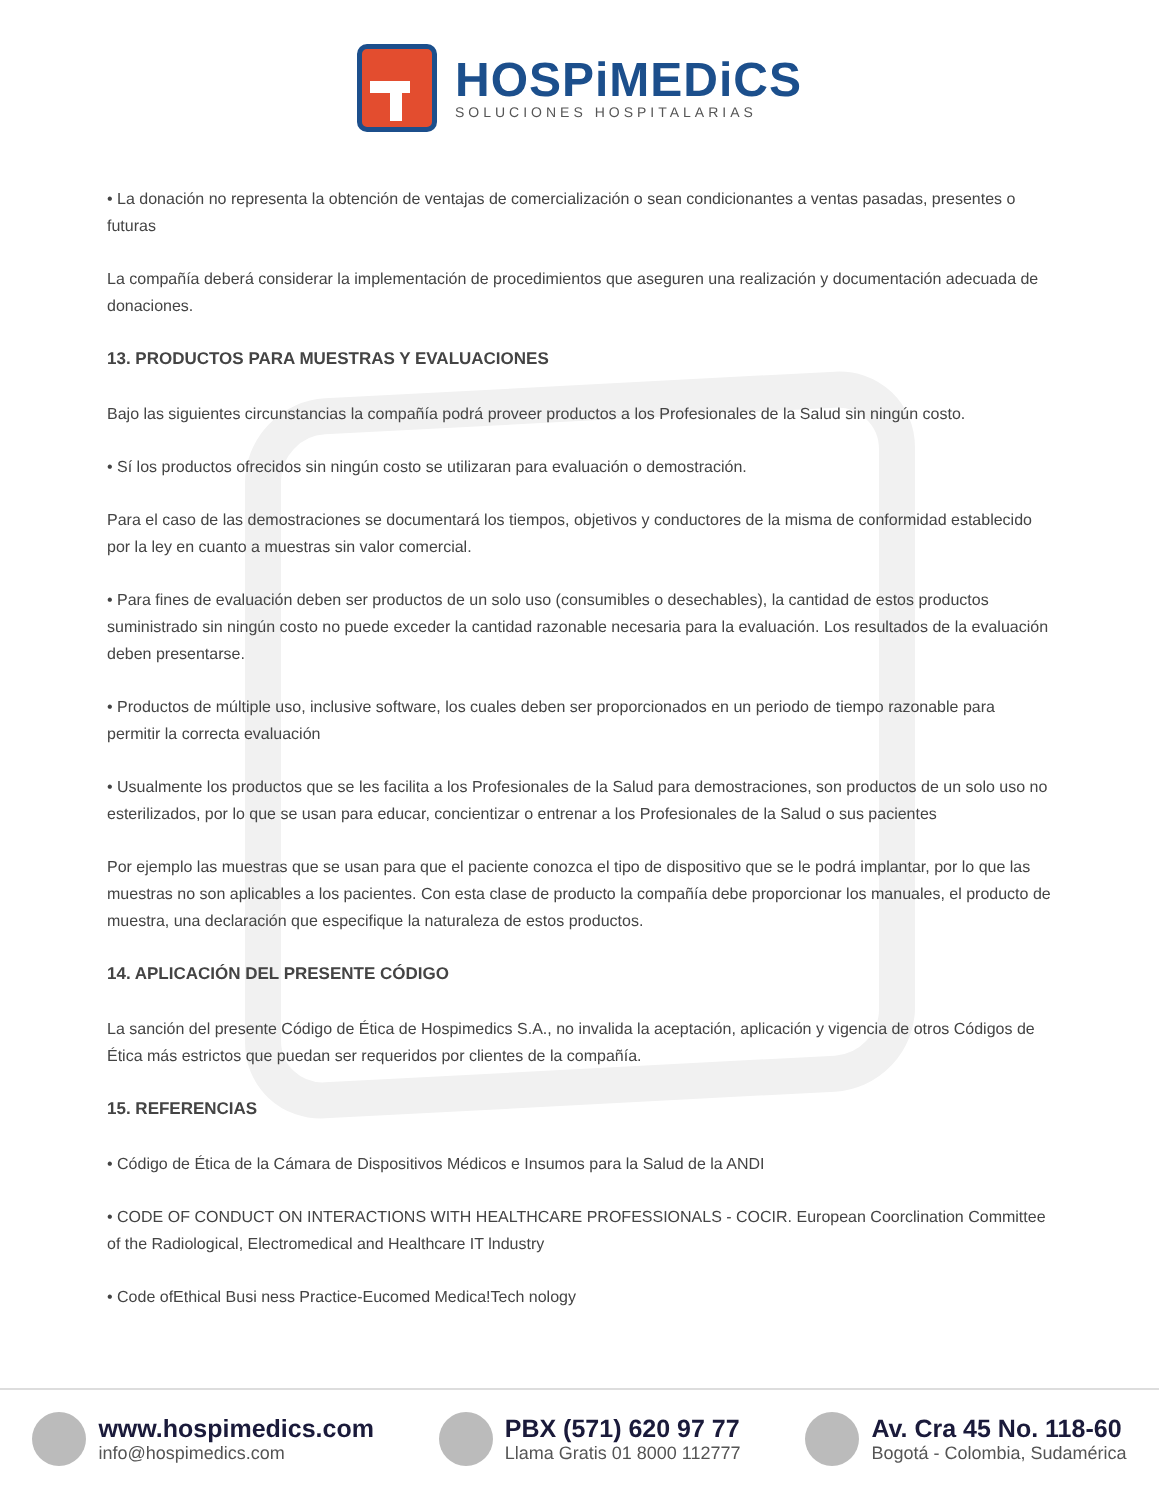HOSPiMEDiCS
SOLUCIONES HOSPITALARIAS
• La donación no representa la obtención de ventajas de comercialización o sean condicionantes a ventas pasadas, presentes o futuras
La compañía deberá considerar la implementación de procedimientos que aseguren una realización y documentación adecuada de donaciones.
13. PRODUCTOS PARA MUESTRAS Y EVALUACIONES
Bajo las siguientes circunstancias la compañía podrá proveer productos a los Profesionales de la Salud sin ningún costo.
• Sí los productos ofrecidos sin ningún costo se utilizaran para evaluación o demostración.
Para el caso de las demostraciones se documentará los tiempos, objetivos y conductores de la misma de conformidad establecido por la ley en cuanto a muestras sin valor comercial.
• Para fines de evaluación deben ser productos de un solo uso (consumibles o desechables), la cantidad de estos productos suministrado sin ningún costo no puede exceder la cantidad razonable necesaria para la evaluación. Los resultados de la evaluación deben presentarse.
• Productos de múltiple uso, inclusive software, los cuales deben ser proporcionados en un periodo de tiempo razonable para permitir la correcta evaluación
• Usualmente los productos que se les facilita a los Profesionales de la Salud para demostraciones, son productos de un solo uso no esterilizados, por lo que se usan para educar, concientizar o entrenar a los Profesionales de la Salud o sus pacientes
Por ejemplo las muestras que se usan para que el paciente conozca el tipo de dispositivo que se le podrá implantar, por lo que las muestras no son aplicables a los pacientes. Con esta clase de producto la compañía debe proporcionar los manuales, el producto de muestra, una declaración que especifique la naturaleza de estos productos.
14. APLICACIÓN DEL PRESENTE CÓDIGO
La sanción del presente Código de Ética de Hospimedics S.A., no invalida la aceptación, aplicación y vigencia de otros Códigos de Ética más estrictos que puedan ser requeridos por clientes de la compañía.
15. REFERENCIAS
• Código de Ética de la Cámara de Dispositivos Médicos e Insumos para la Salud de la ANDI
• CODE OF CONDUCT ON INTERACTIONS WITH HEALTHCARE PROFESSIONALS - COCIR. European Coorclination Committee of the Radiological, Electromedical and Healthcare IT lndustry
• Code ofEthical Busi ness Practice-Eucomed Medica!Tech nology
www.hospimedics.com
info@hospimedics.com
PBX (571) 620 97 77
Llama Gratis 01 8000 112777
Av. Cra 45 No. 118-60
Bogotá - Colombia, Sudamérica